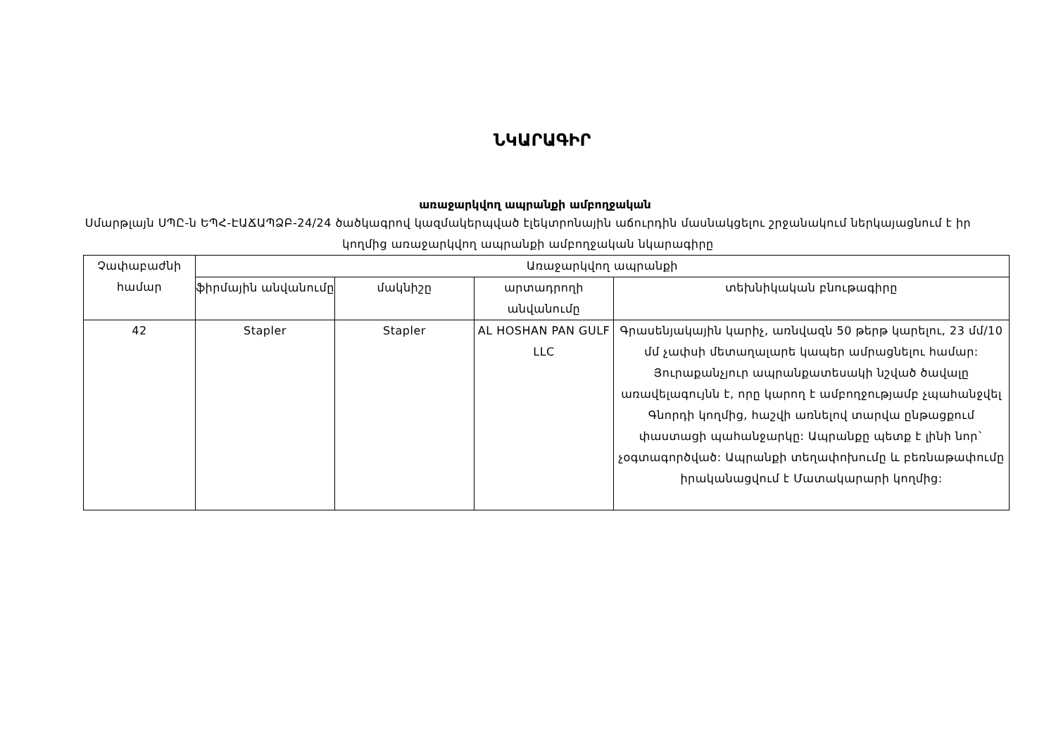ՆԿԱՐԱԳԻՐ
առաջարկվող ապրանքի ամբողջական
Սմարթլայն ՍՊԸ-ն ԵՊՀ-ԷԱՃԱՊՁԲ-24/24 ծածկագրով կազմակերպված էլեկտրոնային աճուրդին մասնակցելու շրջանակում ներկայացնում է իր կողմից առաջարկվող ապրանքի ամբողջական նկարագիրը
| Չափաբաժնի համար | Առաջարկվող ապրանքի | | | |
| --- | --- | --- | --- | --- |
| | ֆիրմային անվանումը | մակնիշը | արտադրողի անվանումը | տեխնիկական բնութագիրը |
| 42 | Stapler | Stapler | AL HOSHAN PAN GULF LLC | Գրասենյակային կարիչ, առնվազն 50 թերթ կարելու, 23 մմ/10 մմ չափսի մետաղալարե կապեր ամրացնելու համար: Յուրաքանչյուր ապրանքատեսակի նշված ծավալը առավելագույնն է, որը կարող է ամբողջությամբ չպահանջվել Գնորդի կողմից, հաշվի առնելով տարվա ընթացքում փաստացի պահանջարկը: Ապրանքը պետք է լինի նոր` չօգտագործված: Ապրանքի տեղափոխումը և բեռնաթափումը իրականացվում է Մատակարարի կողմից: |